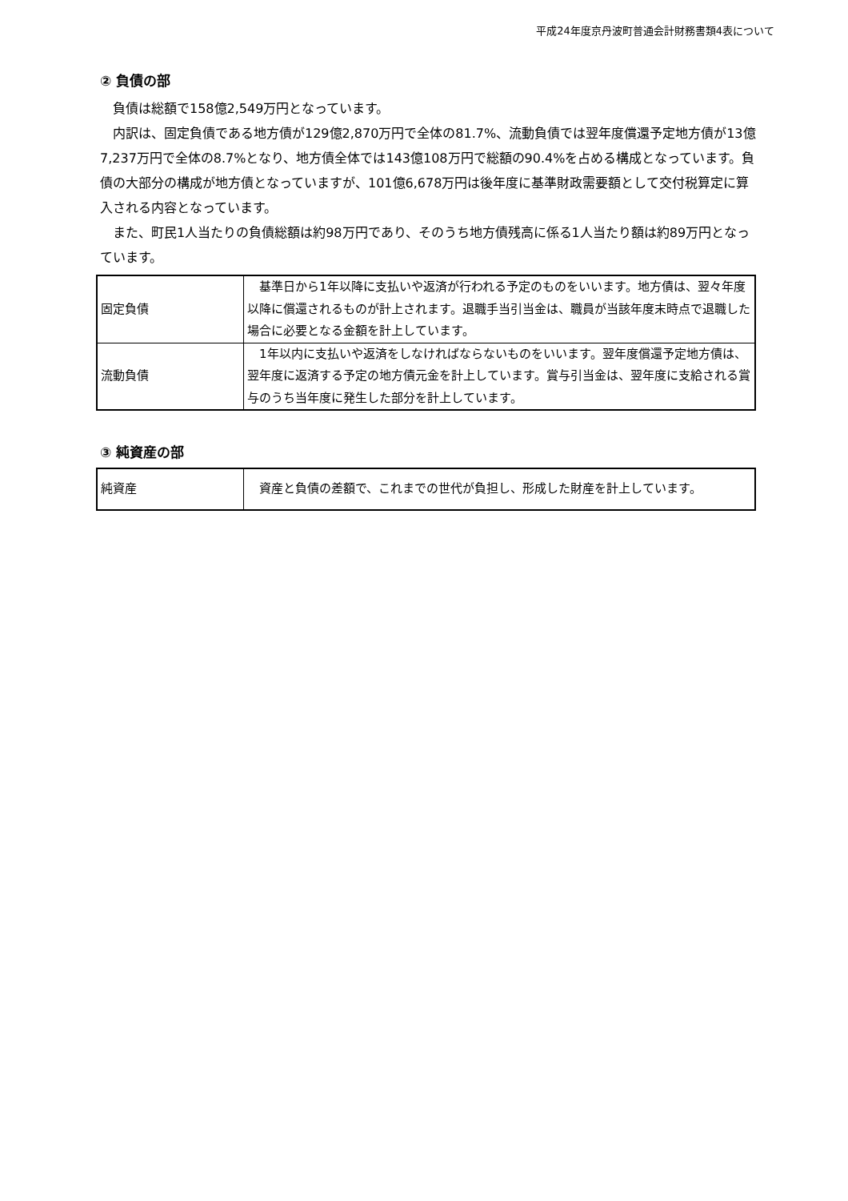平成24年度京丹波町普通会計財務書類4表について
② 負債の部
　負債は総額で158億2,549万円となっています。
　内訳は、固定負債である地方債が129億2,870万円で全体の81.7%、流動負債では翌年度償還予定地方債が13億7,237万円で全体の8.7%となり、地方債全体では143億108万円で総額の90.4%を占める構成となっています。負債の大部分の構成が地方債となっていますが、101億6,678万円は後年度に基準財政需要額として交付税算定に算入される内容となっています。
　また、町民1人当たりの負債総額は約98万円であり、そのうち地方債残高に係る1人当たり額は約89万円となっています。
| 固定負債 | 基準日から1年以降に支払いや返済が行われる予定のものをいいます。地方債は、翌々年度以降に償還されるものが計上されます。退職手当引当金は、職員が当該年度末時点で退職した場合に必要となる金額を計上しています。 |
| 流動負債 | 1年以内に支払いや返済をしなければならないものをいいます。翌年度償還予定地方債は、翌年度に返済する予定の地方債元金を計上しています。賞与引当金は、翌年度に支給される賞与のうち当年度に発生した部分を計上しています。 |
③ 純資産の部
| 純資産 | 資産と負債の差額で、これまでの世代が負担し、形成した財産を計上しています。 |